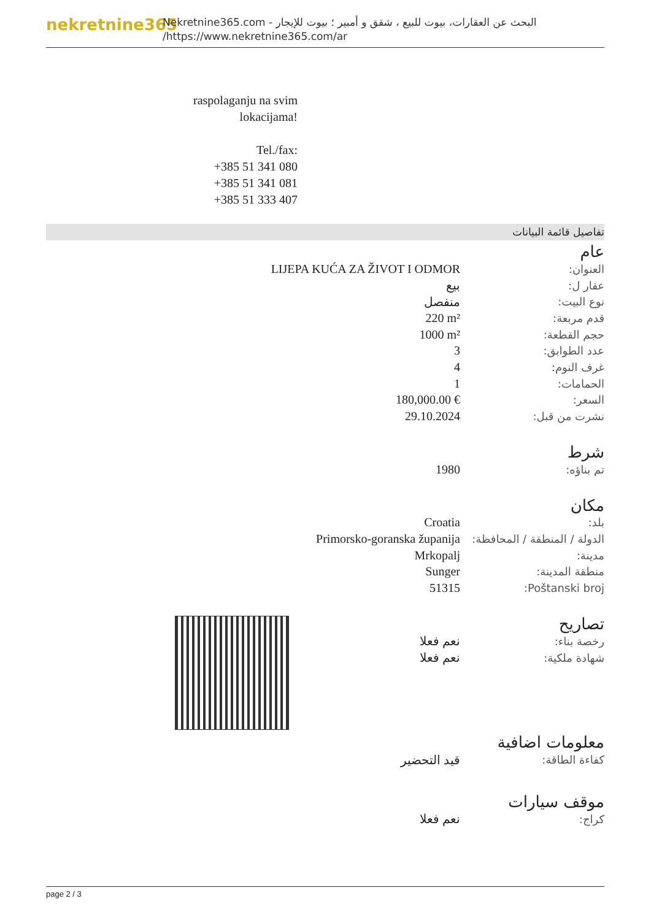nekretnine365
البحث عن العقارات، بيوت للبيع ، شقق و أمبير ؛ بيوت للإيجار - Nekretnine365.com
https://www.nekretnine365.com/ar/
raspolaganju na svim lokacijama!
Tel./fax:
+385 51 341 080
+385 51 341 081
+385 51 333 407
تفاصيل قائمة البيانات
عام
| LIJEPA KUĆA ZA ŽIVOT I ODMOR | العنوان: |
| بيع | عقار ل: |
| منفصل | نوع البيت: |
| 220 m² | قدم مربعة: |
| 1000 m² | حجم القطعة: |
| 3 | عدد الطوابق: |
| 4 | غرف النوم: |
| 1 | الحمامات: |
| 180,000.00 € | السعر: |
| 29.10.2024 | نشرت من قبل: |
شرط
| 1980 | تم بناؤه: |
مكان
| Croatia | بلد: |
| Primorsko-goranska županija | الدولة / المنطقة / المحافظة: |
| Mrkopalj | مدينة: |
| Sunger | منطقة المدينة: |
| 51315 | Poštanski broj: |
تصاريح
| نعم فعلا | رخصة بناء: |
| نعم فعلا | شهادة ملكية: |
معلومات اضافية
| قيد التحضير | كفاءة الطاقة: |
موقف سيارات
| نعم فعلا | كراج: |
page 2 / 3